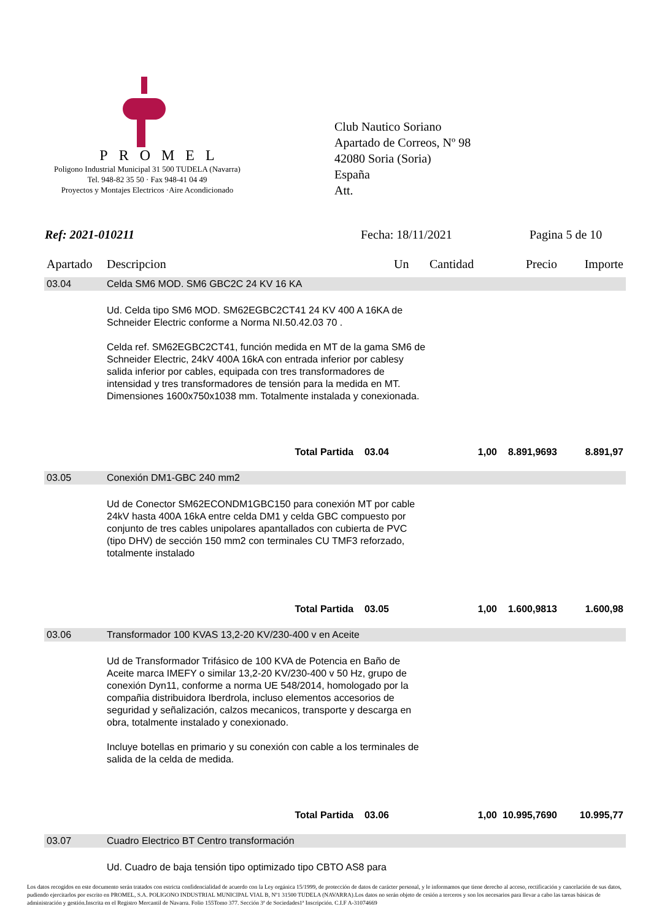PROMEL
Poligono Industrial Municipal 31 500 TUDELA (Navarra)
Tel. 948-82 35 50 · Fax 948-41 04 49
Proyectos y Montajes Electricos ·Aire Acondicionado
Club Nautico Soriano
Apartado de Correos, Nº 98
42080 Soria (Soria)
España
Att.
Ref: 2021-010211 Fecha: 18/11/2021 Pagina 5 de 10
| Apartado | Descripcion | Un | Cantidad | Precio | Importe |
| --- | --- | --- | --- | --- | --- |
| 03.04 | Celda SM6 MOD. SM6 GBC2C 24 KV 16 KA | | | | |
| | Ud. Celda tipo SM6 MOD. SM62EGBC2CT41 24 KV 400 A 16KA de Schneider Electric conforme a Norma NI.50.42.03 70 . Celda ref. SM62EGBC2CT41, función medida en MT de la gama SM6 de Schneider Electric, 24kV 400A 16kA con entrada inferior por cablesy salida inferior por cables, equipada con tres transformadores de intensidad y tres transformadores de tensión para la medida en MT. Dimensiones 1600x750x1038 mm. Totalmente instalada y conexionada. | | | | |
| | Total Partida 03.04 | | 1,00 | 8.891,9693 | 8.891,97 |
| 03.05 | Conexión DM1-GBC 240 mm2 | | | | |
| | Ud de Conector SM62ECONDM1GBC150 para conexión MT por cable 24kV hasta 400A 16kA entre celda DM1 y celda GBC compuesto por conjunto de tres cables unipolares apantallados con cubierta de PVC (tipo DHV) de sección 150 mm2 con terminales CU TMF3 reforzado, totalmente instalado | | | | |
| | Total Partida 03.05 | | 1,00 | 1.600,9813 | 1.600,98 |
| 03.06 | Transformador 100 KVAS 13,2-20 KV/230-400 v en Aceite | | | | |
| | Ud de Transformador Trifásico de 100 KVA de Potencia en Baño de Aceite marca IMEFY o similar 13,2-20 KV/230-400 v 50 Hz, grupo de conexión Dyn11, conforme a norma UE 548/2014, homologado por la compañia distribuidora Iberdrola, incluso elementos accesorios de seguridad y señalización, calzos mecanicos, transporte y descarga en obra, totalmente instalado y conexionado. Incluye botellas en primario y su conexión con cable a los terminales de salida de la celda de medida. | | | | |
| | Total Partida 03.06 | | 1,00 | 10.995,7690 | 10.995,77 |
| 03.07 | Cuadro Electrico BT Centro transformación | | | | |
| | Ud. Cuadro de baja tensión tipo optimizado tipo CBTO AS8 para | | | | |
Los datos recogidos en este documento serán tratados con estricta confidencialidad de acuerdo con la Ley orgánica 15/1999, de protección de datos de carácter personal, y le informamos que tiene derecho al acceso, rectificación y cancelación de sus datos, pudiendo ejercitarlos por escrito en PROMEL, S.A. POLIGONO INDUSTRIAL MUNICIPAL VIAL B, Nº1 31500 TUDELA (NAVARRA).Los datos no serán objeto de cesión a terceros y son los necesarios para llevar a cabo las tareas básicas de administración y gestión.Inscrita en el Registro Mercantil de Navarra. Folio 155Tomo 377. Sección 3ª de Sociedades1ª Inscripción. C.I.F A-31074669